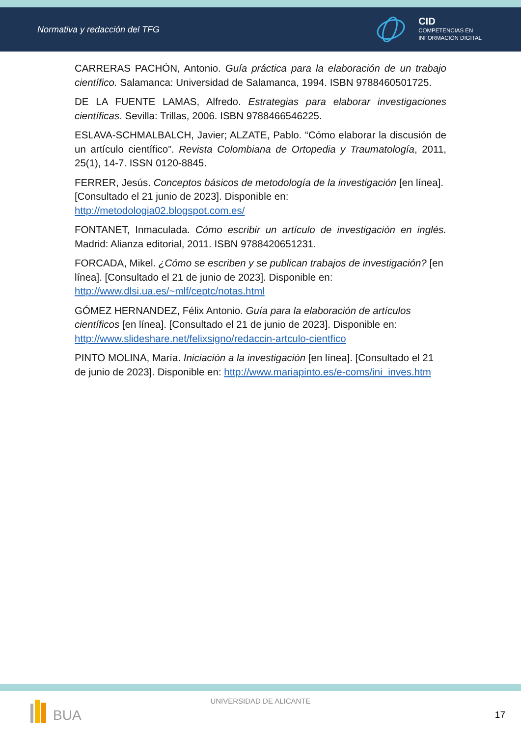Normativa y redacción del TFG
CID
COMPETENCIAS EN
INFORMACIÓN DIGITAL
CARRERAS PACHÓN, Antonio. Guía práctica para la elaboración de un trabajo científico. Salamanca: Universidad de Salamanca, 1994. ISBN 9788460501725.
DE LA FUENTE LAMAS, Alfredo. Estrategias para elaborar investigaciones científicas. Sevilla: Trillas, 2006. ISBN 9788466546225.
ESLAVA-SCHMALBALCH, Javier; ALZATE, Pablo. “Cómo elaborar la discusión de un artículo científico”. Revista Colombiana de Ortopedia y Traumatología, 2011, 25(1), 14-7. ISSN 0120-8845.
FERRER, Jesús. Conceptos básicos de metodología de la investigación [en línea]. [Consultado el 21 junio de 2023]. Disponible en:
http://metodologia02.blogspot.com.es/
FONTANET, Inmaculada. Cómo escribir un artículo de investigación en inglés. Madrid: Alianza editorial, 2011. ISBN 9788420651231.
FORCADA, Mikel. ¿Cómo se escriben y se publican trabajos de investigación? [en línea]. [Consultado el 21 de junio de 2023]. Disponible en:
http://www.dlsi.ua.es/~mlf/ceptc/notas.html
GÓMEZ HERNANDEZ, Félix Antonio. Guía para la elaboración de artículos científicos [en línea]. [Consultado el 21 de junio de 2023]. Disponible en:
http://www.slideshare.net/felixsigno/redaccin-artculo-cientfico
PINTO MOLINA, María. Iniciación a la investigación [en línea]. [Consultado el 21 de junio de 2023]. Disponible en: http://www.mariapinto.es/e-coms/ini_inves.htm
BUA
UNIVERSIDAD DE ALICANTE
17